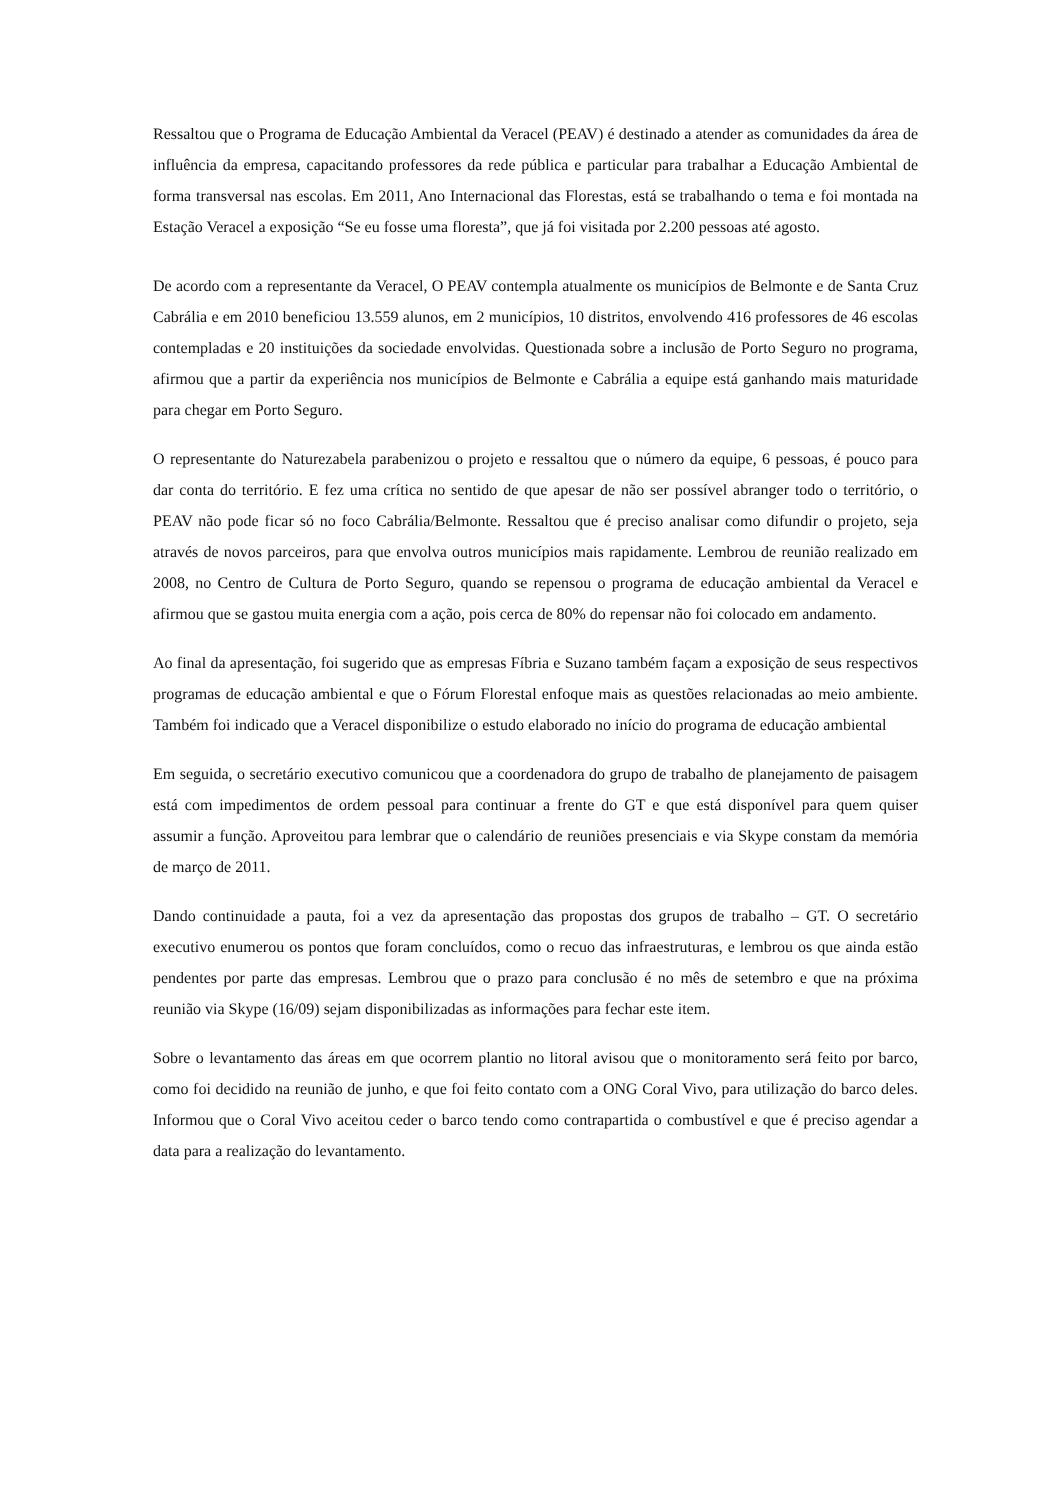Ressaltou que o Programa de Educação Ambiental da Veracel (PEAV) é destinado a atender as comunidades da área de influência da empresa, capacitando professores da rede pública e particular para trabalhar a Educação Ambiental de forma transversal nas escolas. Em 2011, Ano Internacional das Florestas, está se trabalhando o tema e foi montada na Estação Veracel a exposição “Se eu fosse uma floresta”, que já foi visitada por 2.200 pessoas até agosto.
De acordo com a representante da Veracel, O PEAV contempla atualmente os municípios de Belmonte e de Santa Cruz Cabrália e em 2010 beneficiou 13.559 alunos, em 2 municípios, 10 distritos, envolvendo 416 professores de 46 escolas contempladas e 20 instituições da sociedade envolvidas. Questionada sobre a inclusão de Porto Seguro no programa, afirmou que a partir da experiência nos municípios de Belmonte e Cabrália a equipe está ganhando mais maturidade para chegar em Porto Seguro.
O representante do Naturezabela parabenizou o projeto e ressaltou que o número da equipe, 6 pessoas, é pouco para dar conta do território. E fez uma crítica no sentido de que apesar de não ser possível abranger todo o território, o PEAV não pode ficar só no foco Cabrália/Belmonte. Ressaltou que é preciso analisar como difundir o projeto, seja através de novos parceiros, para que envolva outros municípios mais rapidamente. Lembrou de reunião realizado em 2008, no Centro de Cultura de Porto Seguro, quando se repensou o programa de educação ambiental da Veracel e afirmou que se gastou muita energia com a ação, pois cerca de 80% do repensar não foi colocado em andamento.
Ao final da apresentação, foi sugerido que as empresas Fíbria e Suzano também façam a exposição de seus respectivos programas de educação ambiental e que o Fórum Florestal enfoque mais as questões relacionadas ao meio ambiente. Também foi indicado que a Veracel disponibilize o estudo elaborado no início do programa de educação ambiental
Em seguida, o secretário executivo comunicou que a coordenadora do grupo de trabalho de planejamento de paisagem está com impedimentos de ordem pessoal para continuar a frente do GT e que está disponível para quem quiser assumir a função. Aproveitou para lembrar que o calendário de reuniões presenciais e via Skype constam da memória de março de 2011.
Dando continuidade a pauta, foi a vez da apresentação das propostas dos grupos de trabalho – GT. O secretário executivo enumerou os pontos que foram concluídos, como o recuo das infraestruturas, e lembrou os que ainda estão pendentes por parte das empresas. Lembrou que o prazo para conclusão é no mês de setembro e que na próxima reunião via Skype (16/09) sejam disponibilizadas as informações para fechar este item.
Sobre o levantamento das áreas em que ocorrem plantio no litoral avisou que o monitoramento será feito por barco, como foi decidido na reunião de junho, e que foi feito contato com a ONG Coral Vivo, para utilização do barco deles. Informou que o Coral Vivo aceitou ceder o barco tendo como contrapartida o combustível e que é preciso agendar a data para a realização do levantamento.